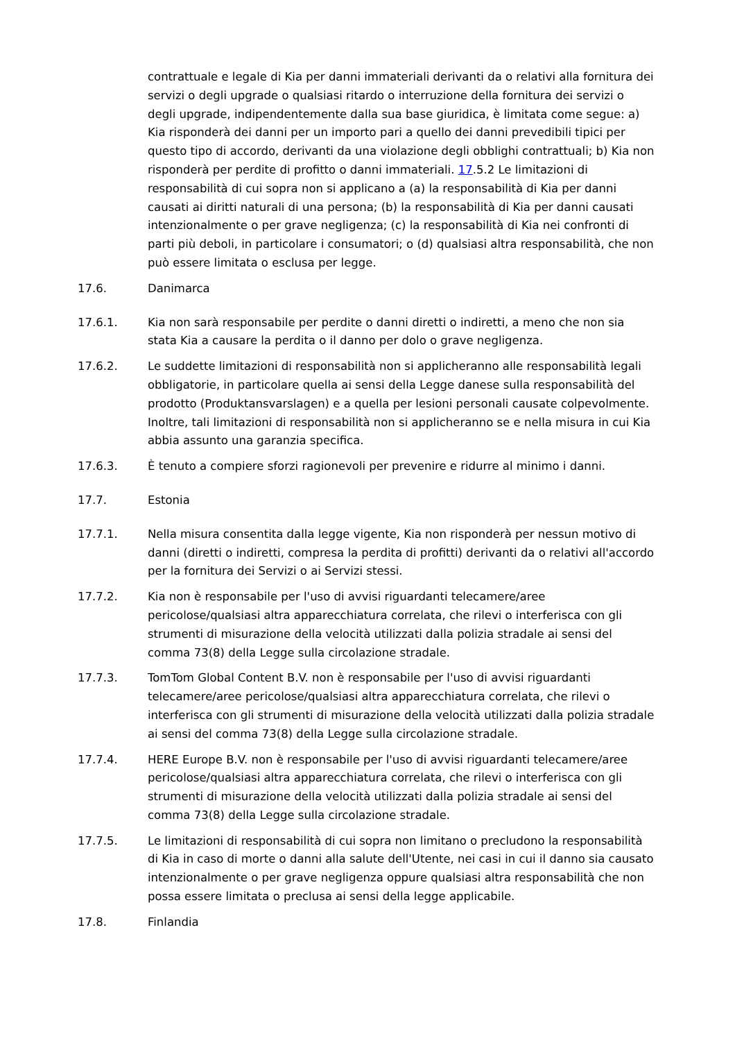contrattuale e legale di Kia per danni immateriali derivanti da o relativi alla fornitura dei servizi o degli upgrade o qualsiasi ritardo o interruzione della fornitura dei servizi o degli upgrade, indipendentemente dalla sua base giuridica, è limitata come segue: a) Kia risponderà dei danni per un importo pari a quello dei danni prevedibili tipici per questo tipo di accordo, derivanti da una violazione degli obblighi contrattuali; b) Kia non risponderà per perdite di profitto o danni immateriali. 17.5.2 Le limitazioni di responsabilità di cui sopra non si applicano a (a) la responsabilità di Kia per danni causati ai diritti naturali di una persona; (b) la responsabilità di Kia per danni causati intenzionalmente o per grave negligenza; (c) la responsabilità di Kia nei confronti di parti più deboli, in particolare i consumatori; o (d) qualsiasi altra responsabilità, che non può essere limitata o esclusa per legge.
17.6. Danimarca
17.6.1. Kia non sarà responsabile per perdite o danni diretti o indiretti, a meno che non sia stata Kia a causare la perdita o il danno per dolo o grave negligenza.
17.6.2. Le suddette limitazioni di responsabilità non si applicheranno alle responsabilità legali obbligatorie, in particolare quella ai sensi della Legge danese sulla responsabilità del prodotto (Produktansvarslagen) e a quella per lesioni personali causate colpevolmente. Inoltre, tali limitazioni di responsabilità non si applicheranno se e nella misura in cui Kia abbia assunto una garanzia specifica.
17.6.3. È tenuto a compiere sforzi ragionevoli per prevenire e ridurre al minimo i danni.
17.7. Estonia
17.7.1. Nella misura consentita dalla legge vigente, Kia non risponderà per nessun motivo di danni (diretti o indiretti, compresa la perdita di profitti) derivanti da o relativi all'accordo per la fornitura dei Servizi o ai Servizi stessi.
17.7.2. Kia non è responsabile per l'uso di avvisi riguardanti telecamere/aree pericolose/qualsiasi altra apparecchiatura correlata, che rilevi o interferisca con gli strumenti di misurazione della velocità utilizzati dalla polizia stradale ai sensi del comma 73(8) della Legge sulla circolazione stradale.
17.7.3. TomTom Global Content B.V. non è responsabile per l'uso di avvisi riguardanti telecamere/aree pericolose/qualsiasi altra apparecchiatura correlata, che rilevi o interferisca con gli strumenti di misurazione della velocità utilizzati dalla polizia stradale ai sensi del comma 73(8) della Legge sulla circolazione stradale.
17.7.4. HERE Europe B.V. non è responsabile per l'uso di avvisi riguardanti telecamere/aree pericolose/qualsiasi altra apparecchiatura correlata, che rilevi o interferisca con gli strumenti di misurazione della velocità utilizzati dalla polizia stradale ai sensi del comma 73(8) della Legge sulla circolazione stradale.
17.7.5. Le limitazioni di responsabilità di cui sopra non limitano o precludono la responsabilità di Kia in caso di morte o danni alla salute dell'Utente, nei casi in cui il danno sia causato intenzionalmente o per grave negligenza oppure qualsiasi altra responsabilità che non possa essere limitata o preclusa ai sensi della legge applicabile.
17.8. Finlandia